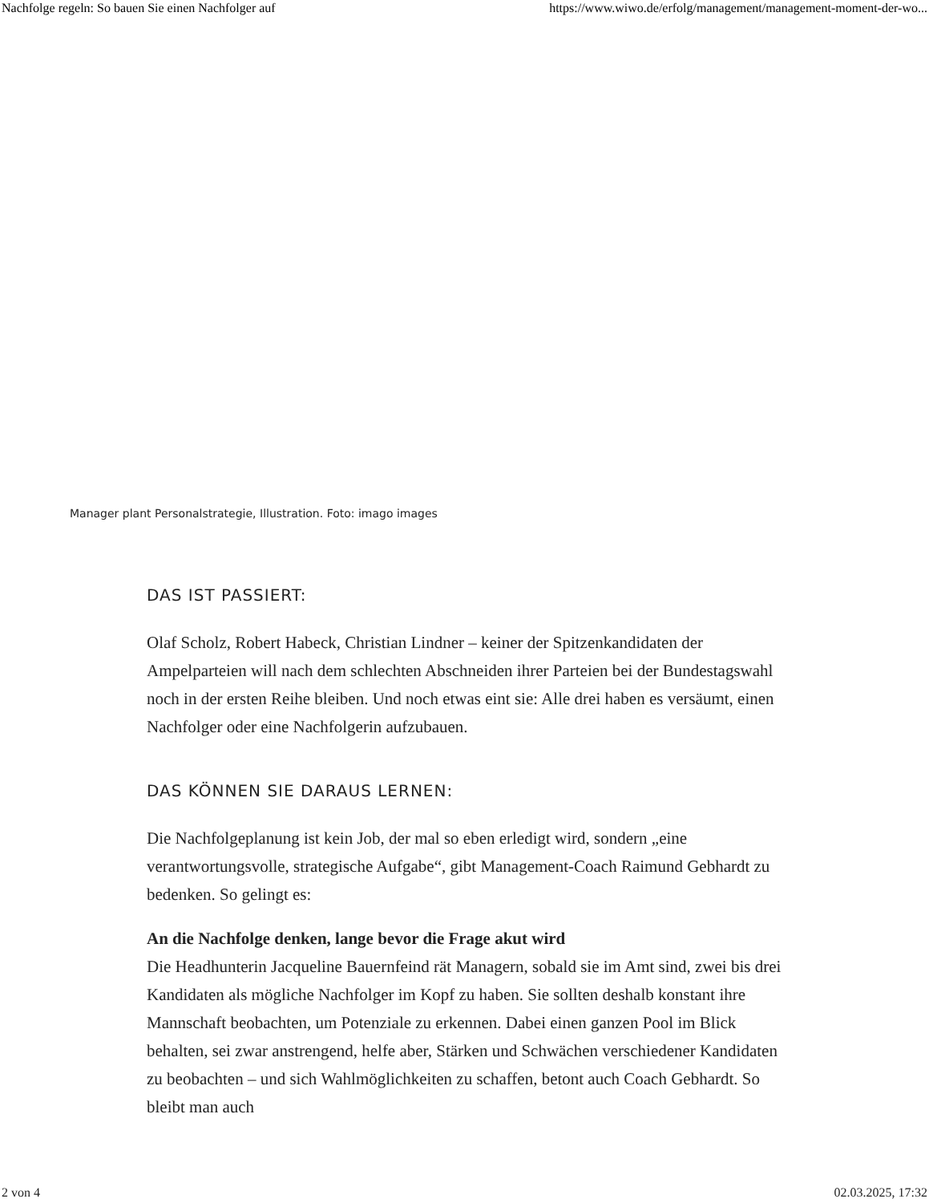Nachfolge regeln: So bauen Sie einen Nachfolger auf https://www.wiwo.de/erfolg/management/management-moment-der-wo...
Manager plant Personalstrategie, Illustration. Foto: imago images
DAS IST PASSIERT:
Olaf Scholz, Robert Habeck, Christian Lindner – keiner der Spitzenkandidaten der Ampelparteien will nach dem schlechten Abschneiden ihrer Parteien bei der Bundestagswahl noch in der ersten Reihe bleiben. Und noch etwas eint sie: Alle drei haben es versäumt, einen Nachfolger oder eine Nachfolgerin aufzubauen.
DAS KÖNNEN SIE DARAUS LERNEN:
Die Nachfolgeplanung ist kein Job, der mal so eben erledigt wird, sondern „eine verantwortungsvolle, strategische Aufgabe“, gibt Management-Coach Raimund Gebhardt zu bedenken. So gelingt es:
An die Nachfolge denken, lange bevor die Frage akut wird
Die Headhunterin Jacqueline Bauernfeind rät Managern, sobald sie im Amt sind, zwei bis drei Kandidaten als mögliche Nachfolger im Kopf zu haben. Sie sollten deshalb konstant ihre Mannschaft beobachten, um Potenziale zu erkennen. Dabei einen ganzen Pool im Blick behalten, sei zwar anstrengend, helfe aber, Stärken und Schwächen verschiedener Kandidaten zu beobachten – und sich Wahlmöglichkeiten zu schaffen, betont auch Coach Gebhardt. So bleibt man auch
2 von 4 02.03.2025, 17:32